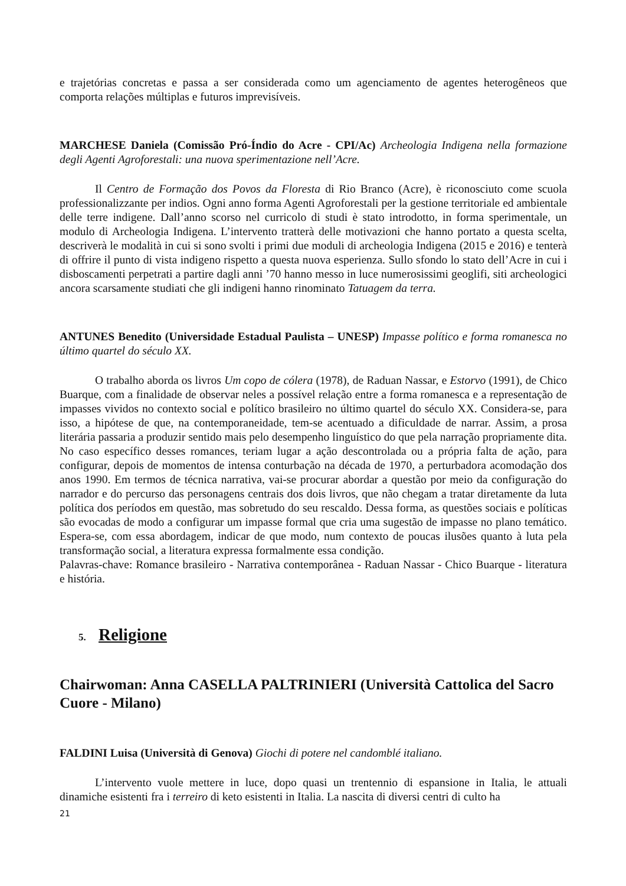e trajetórias concretas e passa a ser considerada como um agenciamento de agentes heterogêneos que comporta relações múltiplas e futuros imprevisíveis.
MARCHESE Daniela (Comissão Pró-Índio do Acre - CPI/Ac) Archeologia Indigena nella formazione degli Agenti Agroforestali: una nuova sperimentazione nell’Acre.
Il Centro de Formação dos Povos da Floresta di Rio Branco (Acre), è riconosciuto come scuola professionalizzante per indios. Ogni anno forma Agenti Agroforestali per la gestione territoriale ed ambientale delle terre indigene. Dall’anno scorso nel curricolo di studi è stato introdotto, in forma sperimentale, un modulo di Archeologia Indigena. L’intervento tratterà delle motivazioni che hanno portato a questa scelta, descriverà le modalità in cui si sono svolti i primi due moduli di archeologia Indigena (2015 e 2016) e tenterà di offrire il punto di vista indigeno rispetto a questa nuova esperienza. Sullo sfondo lo stato dell’Acre in cui i disboscamenti perpetrati a partire dagli anni ’70 hanno messo in luce numerosissimi geoglifi, siti archeologici ancora scarsamente studiati che gli indigeni hanno rinominato Tatuagem da terra.
ANTUNES Benedito (Universidade Estadual Paulista – UNESP) Impasse político e forma romanesca no último quartel do século XX.
O trabalho aborda os livros Um copo de cólera (1978), de Raduan Nassar, e Estorvo (1991), de Chico Buarque, com a finalidade de observar neles a possível relação entre a forma romanesca e a representação de impasses vividos no contexto social e político brasileiro no último quartel do século XX. Considera-se, para isso, a hipótese de que, na contemporaneidade, tem-se acentuado a dificuldade de narrar. Assim, a prosa literária passaria a produzir sentido mais pelo desempenho linguístico do que pela narração propriamente dita. No caso específico desses romances, teriam lugar a ação descontrolada ou a própria falta de ação, para configurar, depois de momentos de intensa conturbação na década de 1970, a perturbadora acomodação dos anos 1990. Em termos de técnica narrativa, vai-se procurar abordar a questão por meio da configuração do narrador e do percurso das personagens centrais dos dois livros, que não chegam a tratar diretamente da luta política dos períodos em questão, mas sobretudo do seu rescaldo. Dessa forma, as questões sociais e políticas são evocadas de modo a configurar um impasse formal que cria uma sugestão de impasse no plano temático. Espera-se, com essa abordagem, indicar de que modo, num contexto de poucas ilusões quanto à luta pela transformação social, a literatura expressa formalmente essa condição.
Palavras-chave: Romance brasileiro - Narrativa contemporânea - Raduan Nassar - Chico Buarque - literatura e história.
5. Religione
Chairwoman: Anna CASELLA PALTRINIERI (Università Cattolica del Sacro Cuore - Milano)
FALDINI Luisa (Università di Genova) Giochi di potere nel candomblé italiano.
L’intervento vuole mettere in luce, dopo quasi un trentennio di espansione in Italia, le attuali dinamiche esistenti fra i terreiro di keto esistenti in Italia. La nascita di diversi centri di culto ha
21